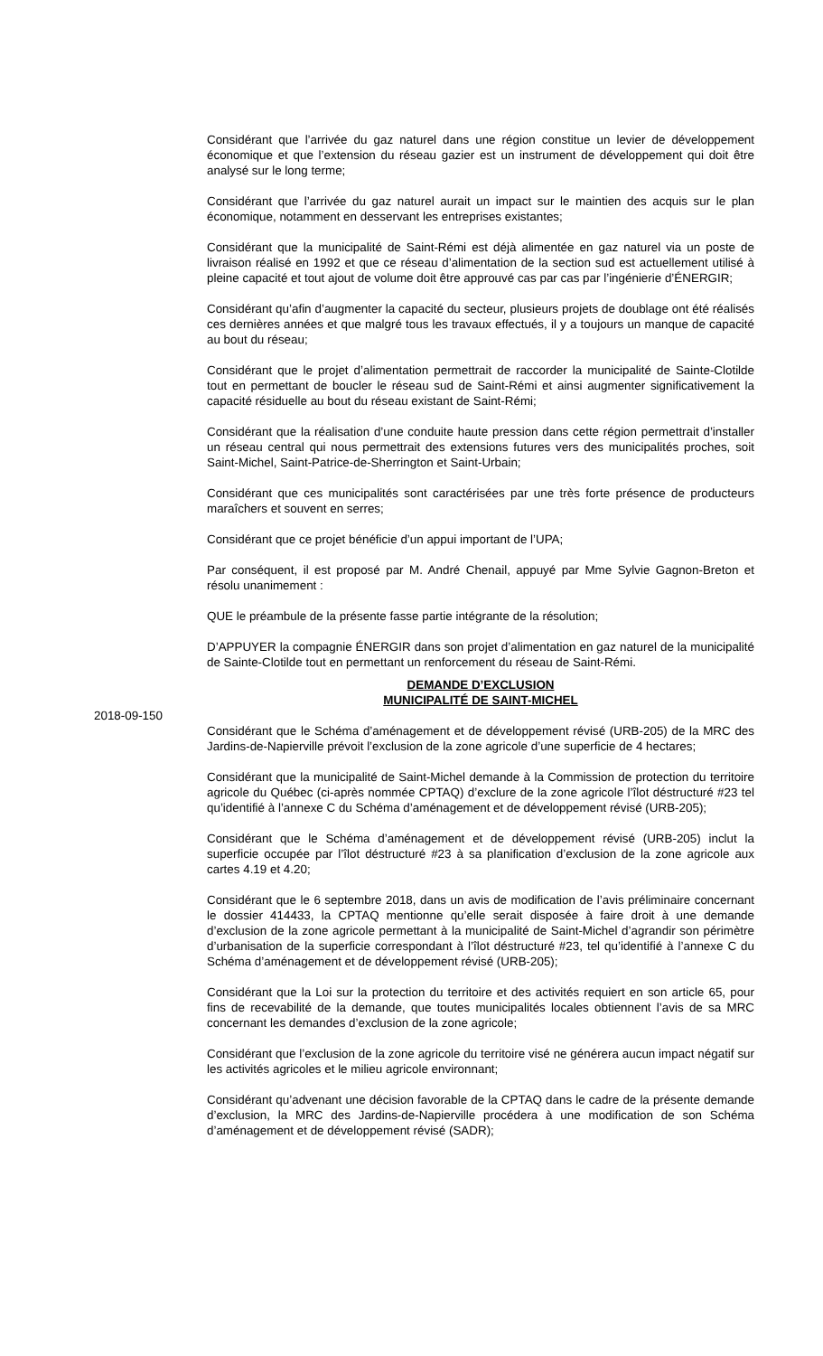Considérant que l’arrivée du gaz naturel dans une région constitue un levier de développement économique et que l’extension du réseau gazier est un instrument de développement qui doit être analysé sur le long terme;
Considérant que l’arrivée du gaz naturel aurait un impact sur le maintien des acquis sur le plan économique, notamment en desservant les entreprises existantes;
Considérant que la municipalité de Saint-Rémi est déjà alimentée en gaz naturel via un poste de livraison réalisé en 1992 et que ce réseau d’alimentation de la section sud est actuellement utilisé à pleine capacité et tout ajout de volume doit être approuvé cas par cas par l’ingénierie d’ÉNERGIR;
Considérant qu’afin d’augmenter la capacité du secteur, plusieurs projets de doublage ont été réalisés ces dernières années et que malgré tous les travaux effectués, il y a toujours un manque de capacité au bout du réseau;
Considérant que le projet d’alimentation permettrait de raccorder la municipalité de Sainte-Clotilde tout en permettant de boucler le réseau sud de Saint-Rémi et ainsi augmenter significativement la capacité résiduelle au bout du réseau existant de Saint-Rémi;
Considérant que la réalisation d’une conduite haute pression dans cette région permettrait d’installer un réseau central qui nous permettrait des extensions futures vers des municipalités proches, soit Saint-Michel, Saint-Patrice-de-Sherrington et Saint-Urbain;
Considérant que ces municipalités sont caractérisées par une très forte présence de producteurs maraîchers et souvent en serres;
Considérant que ce projet bénéficie d’un appui important de l’UPA;
Par conséquent, il est proposé par M. André Chenail, appuyé par Mme Sylvie Gagnon-Breton et résolu unanimement :
QUE le préambule de la présente fasse partie intégrante de la résolution;
D’APPUYER la compagnie ÉNERGIR dans son projet d’alimentation en gaz naturel de la municipalité de Sainte-Clotilde tout en permettant un renforcement du réseau de Saint-Rémi.
DEMANDE D’EXCLUSION
MUNICIPALITÉ DE SAINT-MICHEL
2018-09-150
Considérant que le Schéma d’aménagement et de développement révisé (URB-205) de la MRC des Jardins-de-Napierville prévoit l’exclusion de la zone agricole d’une superficie de 4 hectares;
Considérant que la municipalité de Saint-Michel demande à la Commission de protection du territoire agricole du Québec (ci-après nommée CPTAQ) d’exclure de la zone agricole l’îlot déstructuré #23 tel qu’identifié à l’annexe C du Schéma d’aménagement et de développement révisé (URB-205);
Considérant que le Schéma d’aménagement et de développement révisé (URB-205) inclut la superficie occupée par l’îlot déstructuré #23 à sa planification d’exclusion de la zone agricole aux cartes 4.19 et 4.20;
Considérant que le 6 septembre 2018, dans un avis de modification de l’avis préliminaire concernant le dossier 414433, la CPTAQ mentionne qu’elle serait disposée à faire droit à une demande d’exclusion de la zone agricole permettant à la municipalité de Saint-Michel d’agrandir son périmètre d’urbanisation de la superficie correspondant à l’îlot déstructuré #23, tel qu’identifié à l’annexe C du Schéma d’aménagement et de développement révisé (URB-205);
Considérant que la Loi sur la protection du territoire et des activités requiert en son article 65, pour fins de recevabilité de la demande, que toutes municipalités locales obtiennent l’avis de sa MRC concernant les demandes d’exclusion de la zone agricole;
Considérant que l’exclusion de la zone agricole du territoire visé ne générera aucun impact négatif sur les activités agricoles et le milieu agricole environnant;
Considérant qu’advenant une décision favorable de la CPTAQ dans le cadre de la présente demande d’exclusion, la MRC des Jardins-de-Napierville procédera à une modification de son Schéma d’aménagement et de développement révisé (SADR);